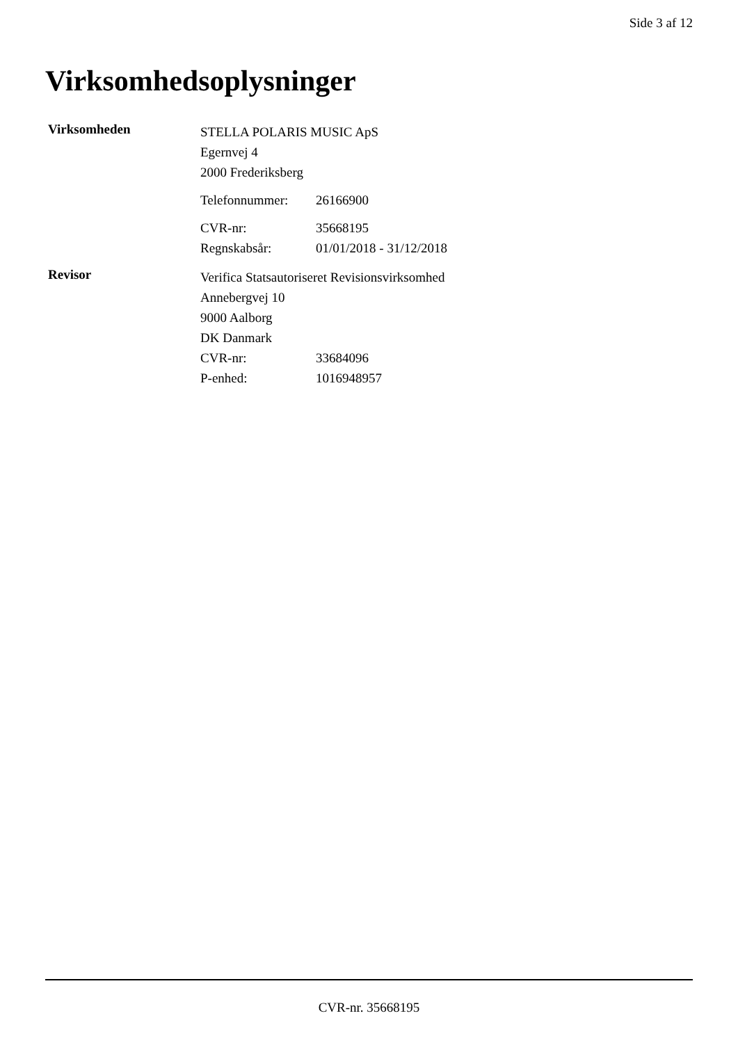Side 3 af 12
Virksomhedsoplysninger
Virksomheden
STELLA POLARIS MUSIC ApS
Egernvej 4
2000 Frederiksberg
Telefonnummer: 26166900
CVR-nr: 35668195
Regnskabsår: 01/01/2018 - 31/12/2018
Revisor
Verifica Statsautoriseret Revisionsvirksomhed
Annebergvej 10
9000 Aalborg
DK Danmark
CVR-nr: 33684096
P-enhed: 1016948957
CVR-nr. 35668195